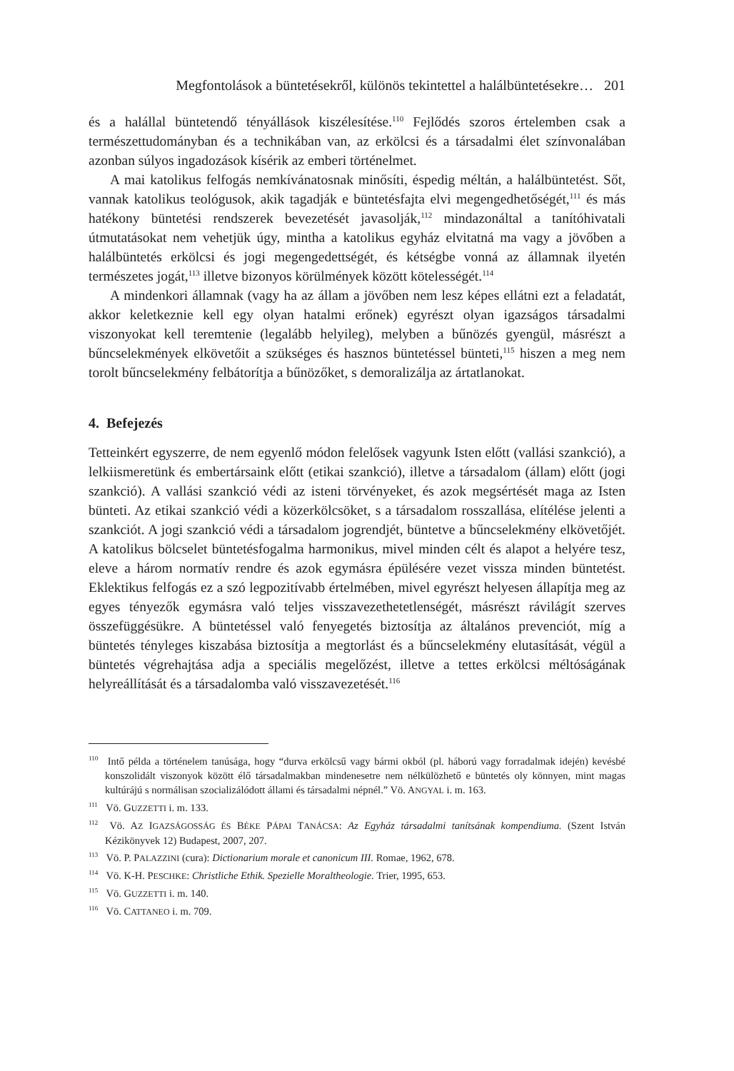Megfontolások a büntetésekről, különös tekintettel a halálbüntetésekre… 201
és a halállal büntetendő tényállások kiszélesítése.<sup>110</sup> Fejlődés szoros értelemben csak a természettudományban és a technikában van, az erkölcsi és a társadalmi élet színvonalában azonban súlyos ingadozások kísérik az emberi történelmet.
A mai katolikus felfogás nemkívánatosnak minősíti, éspedig méltán, a halálbüntetést. Sőt, vannak katolikus teológusok, akik tagadják e büntetésfajta elvi megengedhetőségét,<sup>111</sup> és más hatékony büntetési rendszerek bevezetését javasolják,<sup>112</sup> mindazonáltal a tanítóhivatali útmutatásokat nem vehetjük úgy, mintha a katolikus egyház elvitatná ma vagy a jövőben a halálbüntetés erkölcsi és jogi megengedettségét, és kétségbe vonná az államnak ilyetén természetes jogát,<sup>113</sup> illetve bizonyos körülmények között kötelességét.<sup>114</sup>
A mindenkori államnak (vagy ha az állam a jövőben nem lesz képes ellátni ezt a feladatát, akkor keletkeznie kell egy olyan hatalmi erőnek) egyrészt olyan igazságos társadalmi viszonyokat kell teremtenie (legalább helyileg), melyben a bűnözés gyengül, másrészt a bűncselekmények elkövetőit a szükséges és hasznos büntetéssel bünteti,<sup>115</sup> hiszen a meg nem torolt bűncselekmény felbátorítja a bűnözőket, s demoralizálja az ártatlanokat.
4. Befejezés
Tetteinkért egyszerre, de nem egyenlő módon felelősek vagyunk Isten előtt (vallási szankció), a lelkiismeretünk és embertársaink előtt (etikai szankció), illetve a társadalom (állam) előtt (jogi szankció). A vallási szankció védi az isteni törvényeket, és azok megsértését maga az Isten bünteti. Az etikai szankció védi a közerkölcsöket, s a társadalom rosszallása, elítélése jelenti a szankciót. A jogi szankció védi a társadalom jogrendjét, büntetve a bűncselekmény elkövetőjét. A katolikus bölcselet büntetésfogalma harmonikus, mivel minden célt és alapot a helyére tesz, eleve a három normatív rendre és azok egymásra épülésére vezet vissza minden büntetést. Eklektikus felfogás ez a szó legpozitívabb értelmében, mivel egyrészt helyesen állapítja meg az egyes tényezők egymásra való teljes visszavezethetetlenségét, másrészt rávilágít szerves összefüggésükre. A büntetéssel való fenyegetés biztosítja az általános prevenciót, míg a büntetés tényleges kiszabása biztosítja a megtorlást és a bűncselekmény elutasítását, végül a büntetés végrehajtása adja a speciális megelőzést, illetve a tettes erkölcsi méltóságának helyreállítását és a társadalomba való visszavezetését.<sup>116</sup>
<sup>110</sup> Intő példa a történelem tanúsága, hogy “durva erkölcsű vagy bármi okból (pl. háború vagy forradalmak idején) kevésbé konszolidált viszonyok között élő társadalmakban mindenesetre nem nélkülözhető e büntetés oly könnyen, mint magas kultúrájú s normálisan szocializálódott állami és társadalmi népnél.” Vö. ANGYAL i. m. 163.
<sup>111</sup> Vö. GUZZETTI i. m. 133.
<sup>112</sup> Vö. AZ IGAZSÁGOSSÁG ÉS BÉKE PÁPAI TANÁCSA: Az Egyház társadalmi tanítsának kompendiuma. (Szent István Kézikönyvek 12) Budapest, 2007, 207.
<sup>113</sup> Vö. P. PALAZZINI (cura): Dictionarium morale et canonicum III. Romae, 1962, 678.
<sup>114</sup> Vö. K-H. PESCHKE: Christliche Ethik. Spezielle Moraltheologie. Trier, 1995, 653.
<sup>115</sup> Vö. GUZZETTI i. m. 140.
<sup>116</sup> Vö. CATTANEO i. m. 709.